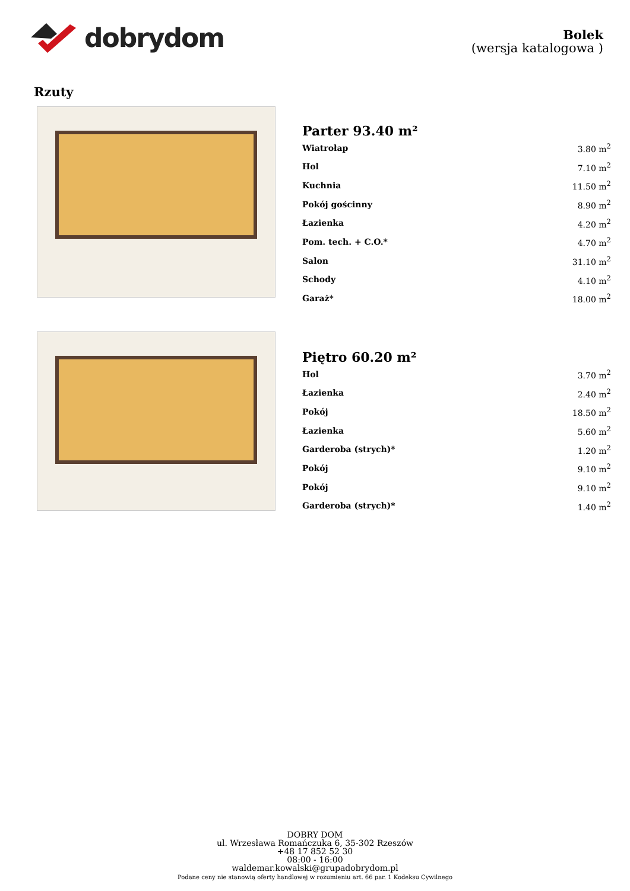dobrydom
Bolek
(wersja katalogowa )
Rzuty
| Parter 93.40 m² | |
| --- | --- |
| Wiatrołap | 3.80 m<sup>2</sup> |
| Hol | 7.10 m<sup>2</sup> |
| Kuchnia | 11.50 m<sup>2</sup> |
| Pokój gościnny | 8.90 m<sup>2</sup> |
| Łazienka | 4.20 m<sup>2</sup> |
| Pom. tech. + C.O.* | 4.70 m<sup>2</sup> |
| Salon | 31.10 m<sup>2</sup> |
| Schody | 4.10 m<sup>2</sup> |
| Garaż* | 18.00 m<sup>2</sup> |
| Piętro 60.20 m² | |
| --- | --- |
| Hol | 3.70 m<sup>2</sup> |
| Łazienka | 2.40 m<sup>2</sup> |
| Pokój | 18.50 m<sup>2</sup> |
| Łazienka | 5.60 m<sup>2</sup> |
| Garderoba (strych)* | 1.20 m<sup>2</sup> |
| Pokój | 9.10 m<sup>2</sup> |
| Pokój | 9.10 m<sup>2</sup> |
| Garderoba (strych)* | 1.40 m<sup>2</sup> |
DOBRY DOM
ul. Wrzesława Romańczuka 6, 35-302 Rzeszów
+48 17 852 52 30
08:00 - 16:00
waldemar.kowalski@grupadobrydom.pl
Podane ceny nie stanowią oferty handlowej w rozumieniu art. 66 par. 1 Kodeksu Cywilnego